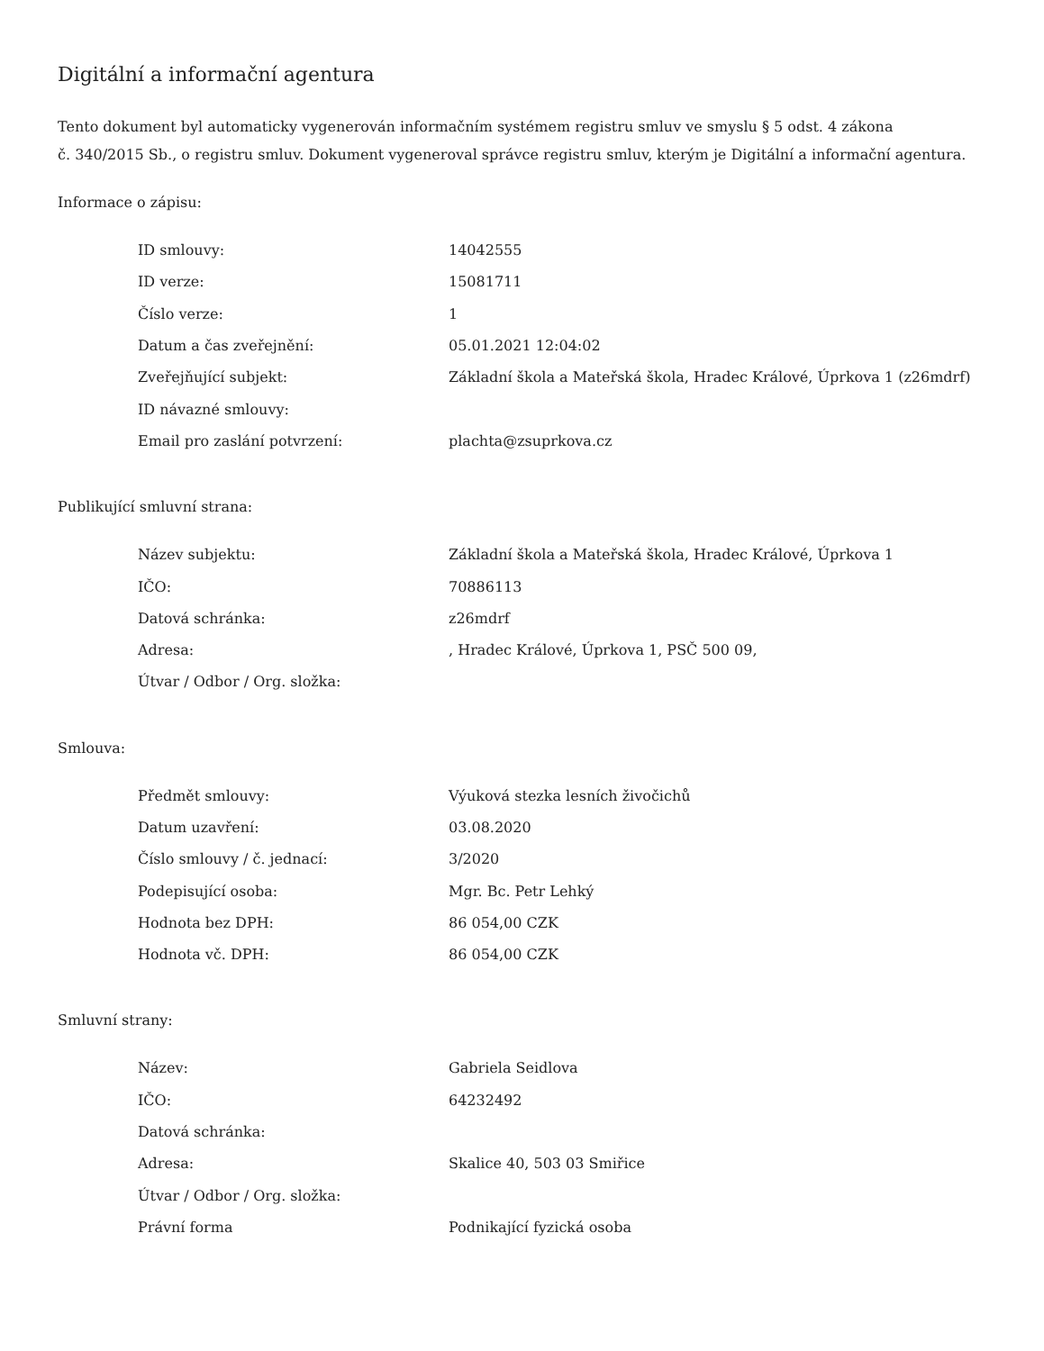Digitální a informační agentura
Tento dokument byl automaticky vygenerován informačním systémem registru smluv ve smyslu § 5 odst. 4 zákona
č. 340/2015 Sb., o registru smluv. Dokument vygeneroval správce registru smluv, kterým je Digitální a informační agentura.
Informace o zápisu:
| ID smlouvy: | 14042555 |
| ID verze: | 15081711 |
| Číslo verze: | 1 |
| Datum a čas zveřejnění: | 05.01.2021 12:04:02 |
| Zveřejňující subjekt: | Základní škola a Mateřská škola, Hradec Králové, Úprkova 1 (z26mdrf) |
| ID návazné smlouvy: | |
| Email pro zaslání potvrzení: | plachta@zsuprkova.cz |
Publikující smluvní strana:
| Název subjektu: | Základní škola a Mateřská škola, Hradec Králové, Úprkova 1 |
| IČO: | 70886113 |
| Datová schránka: | z26mdrf |
| Adresa: | , Hradec Králové, Úprkova 1, PSČ 500 09, |
| Útvar / Odbor / Org. složka: | |
Smlouva:
| Předmět smlouvy: | Výuková stezka lesních živočichů |
| Datum uzavření: | 03.08.2020 |
| Číslo smlouvy / č. jednací: | 3/2020 |
| Podepisující osoba: | Mgr. Bc. Petr Lehký |
| Hodnota bez DPH: | 86 054,00 CZK |
| Hodnota vč. DPH: | 86 054,00 CZK |
Smluvní strany:
| Název: | Gabriela Seidlova |
| IČO: | 64232492 |
| Datová schránka: | |
| Adresa: | Skalice 40, 503 03 Smiřice |
| Útvar / Odbor / Org. složka: | |
| Právní forma | Podnikající fyzická osoba |